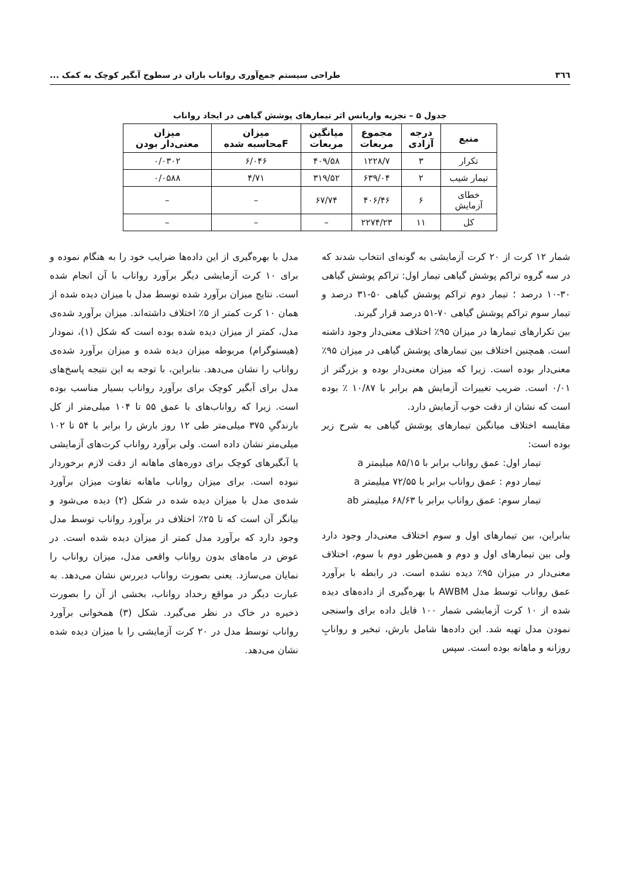۳٦٦ طراحی سیستم جمع‌آوری رواناب باران در سطوح آبگیر کوچک به کمک ...
جدول ۵ – تجزیه واریانس اثر تیمارهای پوشش گیاهی در ایجاد رواناب
| منبع | درجه آزادی | مجموع مربعات | میانگین مربعات | میزان Fمحاسبه شده | میزان معنی‌دار بودن |
| --- | --- | --- | --- | --- | --- |
| تکرار | ۳ | ۱۲۲۸/۷ | ۴۰۹/۵۸ | ۶/۰۴۶ | ۰/۰۳۰۲ |
| تیمار شیب | ۲ | ۶۳۹/۰۴ | ۳۱۹/۵۲ | ۴/۷۱ | ۰/۰۵۸۸ |
| خطای آزمایش | ۶ | ۴۰۶/۴۶ | ۶۷/۷۴ | – | – |
| کل | ۱۱ | ۲۲۷۴/۲۳ | – | – | – |
شمار ۱۲ کرت از ۲۰ کرت آزمایشی به گونه‌ای انتخاب شدند که در سه گروه تراکم پوشش گیاهی تیمار اول: تراکم پوشش گیاهی ۳۰-۱۰ درصد ؛ تیمار دوم تراکم پوشش گیاهی ۵۰-۳۱ درصد و تیمار سوم تراکم پوشش گیاهی ۷۰-۵۱ درصد قرار گیرند.
بین تکرارهای تیمارها در میزان ۹۵٪ اختلاف معنی‌دار وجود داشته است. همچنین اختلاف بین تیمارهای پوشش گیاهی در میزان ۹۵٪ معنی‌دار بوده است. زیرا که میزان معنی‌دار بوده و بزرگتر از ۰/۰۱ است. ضریب تغییرات آزمایش هم برابر با ۱۰/۸۷ ٪ بوده است که نشان از دقت خوب آزمایش دارد.
مقایسه اختلاف میانگین تیمارهای پوشش گیاهی به شرح زیر بوده است:
تیمار اول: عمق رواناب برابر با ۸۵/۱۵ میلیمتر a
تیمار دوم : عمق رواناب برابر با ۷۲/۵۵ میلیمتر a
تیمار سوم: عمق رواناب برابر با ۶۸/۶۳ میلیمتر ab
بنابراین، بین تیمارهای اول و سوم اختلاف معنی‌دار وجود دارد ولی بین تیمارهای اول و دوم و همین‌طور دوم با سوم، اختلاف معنی‌دار در میزان ۹۵٪ دیده نشده است. در رابطه با برآورد عمق رواناب توسط مدل AWBM با بهره‌گیری از داده‌های دیده شده از ۱۰ کرت آزمایشی شمار ۱۰۰ فایل داده برای واسنجی نمودن مدل تهیه شد. این داده‌ها شامل بارش، تبخیر و روانابِ روزانه و ماهانه بوده است. سپس
مدل با بهره‌گیری از این داده‌ها ضرایب خود را به هنگام نموده و برای ۱۰ کرت آزمایشی دیگر برآورد رواناب با آن انجام شده است. نتایج میزان برآورد شده توسط مدل با میزان دیده شده از همان ۱۰ کرت کمتر از ۵٪ اختلاف داشته‌اند. میزان برآورد شده‌ی مدل، کمتر از میزان دیده شده بوده است که شکل (۱)، نمودار (هیستوگرام) مربوطه میزان دیده شده و میزان برآورد شده‌ی رواناب را نشان می‌دهد. بنابراین، با توجه به این نتیجه پاسخ‌های مدل برای آبگیر کوچک برای برآورد رواناب بسیار مناسب بوده است. زیرا که رواناب‌های با عمق ۵۵ تا ۱۰۴ میلی‌متر از کل بارندگیِ ۳۷۵ میلی‌متر طی ۱۲ روز بارش را برابر با ۵۴ تا ۱۰۲ میلی‌متر نشان داده است. ولی برآورد رواناب کرت‌های آزمایشی یا آبگیرهای کوچک برای دوره‌های ماهانه از دقت لازم برخوردار نبوده است. برای میزان رواناب ماهانه تفاوت میزان برآورد شده‌ی مدل با میزان دیده شده در شکل (۲) دیده می‌شود و بیانگر آن است که تا ۲۵٪ اختلاف در برآورد رواناب توسط مدل وجود دارد که برآورد مدل کمتر از میزان دیده شده است. در عوض در ماه‌های بدون رواناب واقعی مدل، میزان رواناب را نمایان می‌سازد. یعنی بصورت رواناب دیررس نشان می‌دهد. به عبارت دیگر در مواقع رخداد رواناب، بخشی از آن را بصورت ذخیره در خاک در نظر می‌گیرد. شکل (۳) همخوانی برآورد رواناب توسط مدل در ۲۰ کرت آزمایشی را با میزان دیده شده نشان می‌دهد.